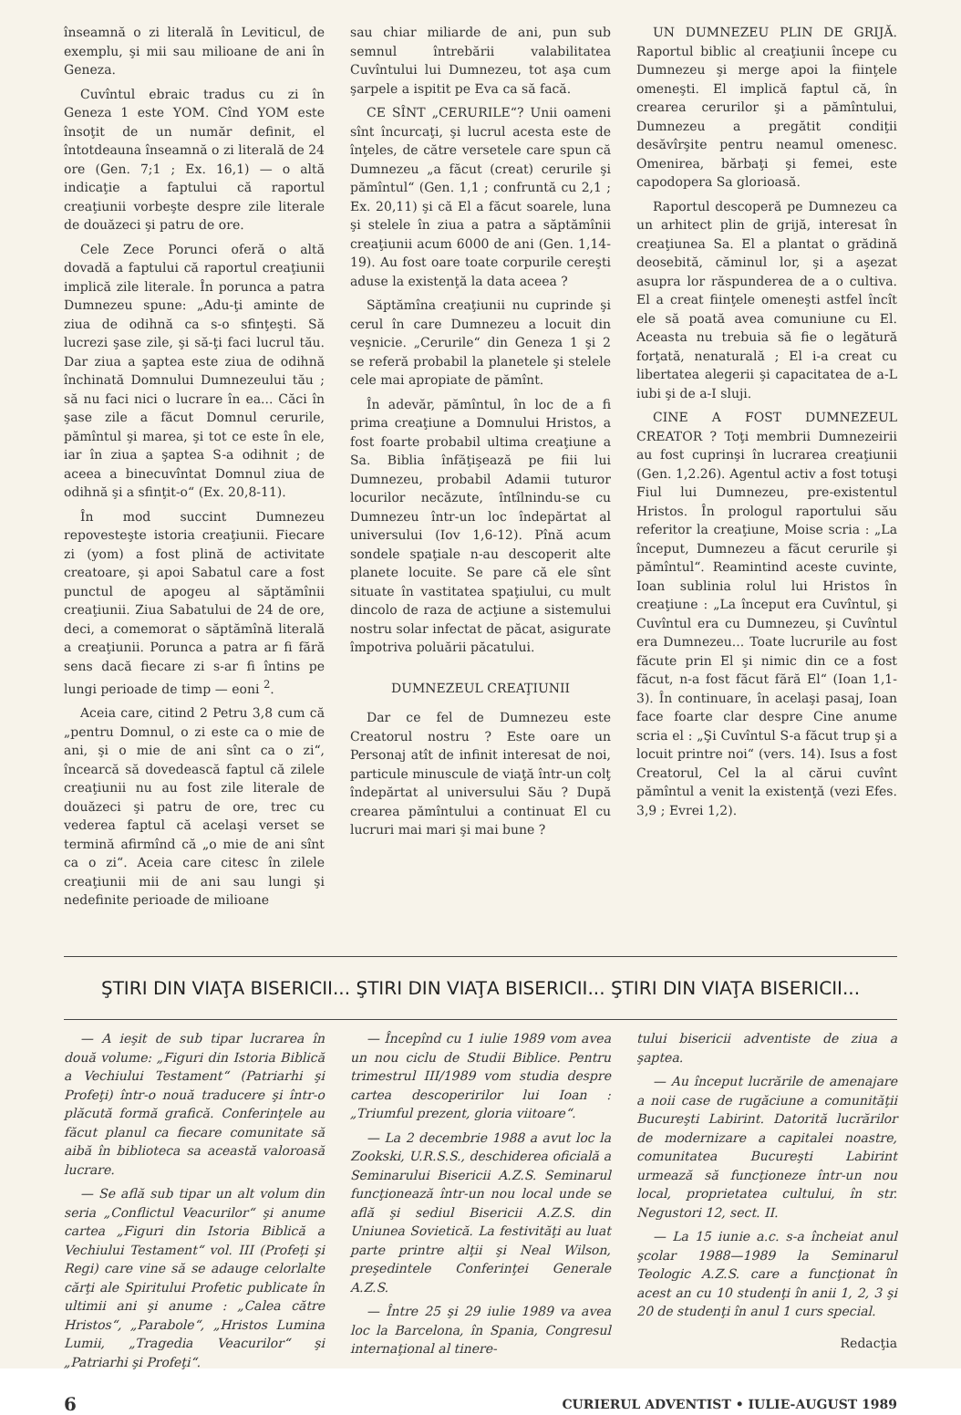înseamnă o zi literală în Leviticul, de exemplu, şi mii sau milioane de ani în Geneza.
Cuvîntul ebraic tradus cu zi în Geneza 1 este YOM. Cînd YOM este însoţit de un număr definit, el întotdeauna înseamnă o zi literală de 24 ore (Gen. 7;1 ; Ex. 16,1) — o altă indicaţie a faptului că raportul creaţiunii vorbeşte despre zile literale de douăzeci şi patru de ore.
Cele Zece Porunci oferă o altă dovadă a faptului că raportul creaţiunii implică zile literale. În porunca a patra Dumnezeu spune: „Adu-ţi aminte de ziua de odihnă ca s-o sfinţeşti. Să lucrezi şase zile, şi să-ţi faci lucrul tău. Dar ziua a şaptea este ziua de odihnă închinată Domnului Dumnezeului tău ; să nu faci nici o lucrare în ea... Căci în şase zile a făcut Domnul cerurile, pămîntul şi marea, şi tot ce este în ele, iar în ziua a şaptea S-a odihnit ; de aceea a binecuvîntat Domnul ziua de odihnă şi a sfinţit-o“ (Ex. 20,8-11).
În mod succint Dumnezeu repovesteşte istoria creaţiunii. Fiecare zi (yom) a fost plină de activitate creatoare, şi apoi Sabatul care a fost punctul de apogeu al săptămînii creaţiunii. Ziua Sabatului de 24 de ore, deci, a comemorat o săptămînă literală a creaţiunii. Porunca a patra ar fi fără sens dacă fiecare zi s-ar fi întins pe lungi perioade de timp — eoni <sup>2</sup>.
Aceia care, citind 2 Petru 3,8 cum că „pentru Domnul, o zi este ca o mie de ani, şi o mie de ani sînt ca o zi“, încearcă să dovedească faptul că zilele creaţiunii nu au fost zile literale de douăzeci şi patru de ore, trec cu vederea faptul că acelaşi verset se termină afirmînd că „o mie de ani sînt ca o zi“. Aceia care citesc în zilele creaţiunii mii de ani sau lungi şi nedefinite perioade de milioane
sau chiar miliarde de ani, pun sub semnul întrebării valabilitatea Cuvîntului lui Dumnezeu, tot aşa cum şarpele a ispitit pe Eva ca să facă.
CE SÎNT „CERURILE“? Unii oameni sînt încurcaţi, şi lucrul acesta este de înţeles, de către versetele care spun că Dumnezeu „a făcut (creat) cerurile şi pămîntul“ (Gen. 1,1 ; confruntă cu 2,1 ; Ex. 20,11) şi că El a făcut soarele, luna şi stelele în ziua a patra a săptămînii creaţiunii acum 6000 de ani (Gen. 1,14-19). Au fost oare toate corpurile cereşti aduse la existenţă la data aceea ?
Săptămîna creaţiunii nu cuprinde şi cerul în care Dumnezeu a locuit din veşnicie. „Cerurile“ din Geneza 1 şi 2 se referă probabil la planetele şi stelele cele mai apropiate de pămînt.
În adevăr, pămîntul, în loc de a fi prima creaţiune a Domnului Hristos, a fost foarte probabil ultima creaţiune a Sa. Biblia înfăţişează pe fiii lui Dumnezeu, probabil Adamii tuturor locurilor necăzute, întîlnindu-se cu Dumnezeu într-un loc îndepărtat al universului (Iov 1,6-12). Pînă acum sondele spaţiale n-au descoperit alte planete locuite. Se pare că ele sînt situate în vastitatea spaţiului, cu mult dincolo de raza de acţiune a sistemului nostru solar infectat de păcat, asigurate împotriva poluării păcatului.
DUMNEZEUL CREAŢIUNII
Dar ce fel de Dumnezeu este Creatorul nostru ? Este oare un Personaj atît de infinit interesat de noi, particule minuscule de viaţă într-un colţ îndepărtat al universului Său ? După crearea pămîntului a continuat El cu lucruri mai mari şi mai bune ?
UN DUMNEZEU PLIN DE GRIJĂ. Raportul biblic al creaţiunii începe cu Dumnezeu şi merge apoi la fiinţele omeneşti. El implică faptul că, în crearea cerurilor şi a pămîntului, Dumnezeu a pregătit condiţii desăvîrşite pentru neamul omenesc. Omenirea, bărbaţi şi femei, este capodopera Sa glorioasă.
Raportul descoperă pe Dumnezeu ca un arhitect plin de grijă, interesat în creaţiunea Sa. El a plantat o grădină deosebită, căminul lor, şi a aşezat asupra lor răspunderea de a o cultiva. El a creat fiinţele omeneşti astfel încît ele să poată avea comuniune cu El. Aceasta nu trebuia să fie o legătură forţată, nenaturală ; El i-a creat cu libertatea alegerii şi capacitatea de a-L iubi şi de a-I sluji.
CINE A FOST DUMNEZEUL CREATOR ? Toţi membrii Dumnezeirii au fost cuprinşi în lucrarea creaţiunii (Gen. 1,2.26). Agentul activ a fost totuşi Fiul lui Dumnezeu, pre-existentul Hristos. În prologul raportului său referitor la creaţiune, Moise scria : „La început, Dumnezeu a făcut cerurile şi pămîntul“. Reamintind aceste cuvinte, Ioan sublinia rolul lui Hristos în creaţiune : „La început era Cuvîntul, şi Cuvîntul era cu Dumnezeu, şi Cuvîntul era Dumnezeu... Toate lucrurile au fost făcute prin El şi nimic din ce a fost făcut, n-a fost făcut fără El“ (Ioan 1,1-3). În continuare, în acelaşi pasaj, Ioan face foarte clar despre Cine anume scria el : „Şi Cuvîntul S-a făcut trup şi a locuit printre noi“ (vers. 14). Isus a fost Creatorul, Cel la al cărui cuvînt pămîntul a venit la existenţă (vezi Efes. 3,9 ; Evrei 1,2).
ŞTIRI DIN VIAŢA BISERICII... ŞTIRI DIN VIAŢA BISERICII... ŞTIRI DIN VIAŢA BISERICII...
— A ieşit de sub tipar lucrarea în două volume: „Figuri din Istoria Biblică a Vechiului Testament“ (Patriarhi şi Profeţi) într-o nouă traducere şi într-o plăcută formă grafică. Conferinţele au făcut planul ca fiecare comunitate să aibă în biblioteca sa această valoroasă lucrare.
— Se află sub tipar un alt volum din seria „Conflictul Veacurilor“ şi anume cartea „Figuri din Istoria Biblică a Vechiului Testament“ vol. III (Profeţi şi Regi) care vine să se adauge celorlalte cărţi ale Spiritului Profetic publicate în ultimii ani şi anume : „Calea către Hristos“, „Parabole“, „Hristos Lumina Lumii, „Tragedia Veacurilor“ şi „Patriarhi şi Profeţi“.
— Începînd cu 1 iulie 1989 vom avea un nou ciclu de Studii Biblice. Pentru trimestrul III/1989 vom studia despre cartea descoperirilor lui Ioan : „Triumful prezent, gloria viitoare“.
— La 2 decembrie 1988 a avut loc la Zookski, U.R.S.S., deschiderea oficială a Seminarului Bisericii A.Z.S. Seminarul funcţionează într-un nou local unde se află şi sediul Bisericii A.Z.S. din Uniunea Sovietică. La festivităţi au luat parte printre alţii şi Neal Wilson, preşedintele Conferinţei Generale A.Z.S.
— Între 25 şi 29 iulie 1989 va avea loc la Barcelona, în Spania, Congresul internaţional al tinere-
tului bisericii adventiste de ziua a şaptea.
— Au început lucrările de amenajare a noii case de rugăciune a comunităţii Bucureşti Labirint. Datorită lucrărilor de modernizare a capitalei noastre, comunitatea Bucureşti Labirint urmează să funcţioneze într-un nou local, proprietatea cultului, în str. Negustori 12, sect. II.
— La 15 iunie a.c. s-a încheiat anul şcolar 1988—1989 la Seminarul Teologic A.Z.S. care a funcţionat în acest an cu 10 studenţi în anii 1, 2, 3 şi 20 de studenţi în anul 1 curs special.
Redacţia
6 CURIERUL ADVENTIST • IULIE-AUGUST 1989